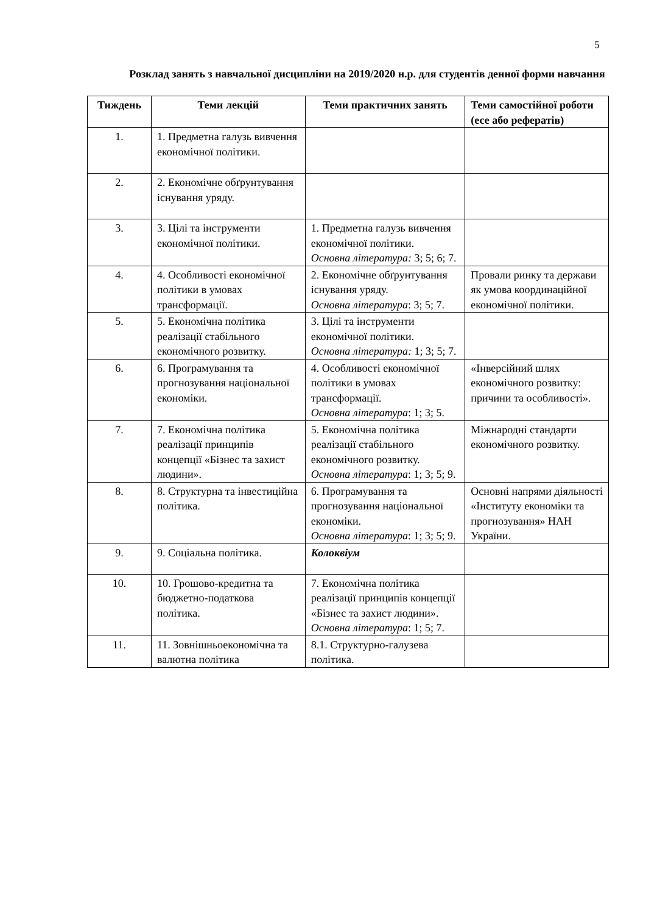5
Розклад занять з навчальної дисципліни на 2019/2020 н.р. для студентів денної форми навчання
| Тиждень | Теми лекцій | Теми практичних занять | Теми самостійної роботи (есе або рефератів) |
| --- | --- | --- | --- |
| 1. | 1. Предметна галузь вивчення економічної політики. | | |
| 2. | 2. Економічне обґрунтування існування уряду. | | |
| 3. | 3. Цілі та інструменти економічної політики. | 1. Предметна галузь вивчення економічної політики. Основна література: 3; 5; 6; 7. | |
| 4. | 4. Особливості економічної політики в умовах трансформації. | 2. Економічне обґрунтування існування уряду. Основна література : 3; 5; 7. | Провали ринку та держави як умова координаційної економічної політики. |
| 5. | 5. Економічна політика реалізації стабільного економічного розвитку. | 3. Цілі та інструменти економічної політики. Основна література: 1; 3; 5; 7. | |
| 6. | 6. Програмування та прогнозування національної економіки. | 4. Особливості економічної політики в умовах трансформації. Основна література : 1; 3; 5. | «Інверсійний шлях економічного розвитку: причини та особливості». |
| 7. | 7. Економічна політика реалізації принципів концепції «Бізнес та захист людини». | 5. Економічна політика реалізації стабільного економічного розвитку. Основна література : 1; 3; 5; 9. | Міжнародні стандарти економічного розвитку. |
| 8. | 8. Структурна та інвестиційна політика. | 6. Програмування та прогнозування національної економіки. Основна література : 1; 3; 5; 9. | Основні напрями діяльності «Інституту економіки та прогнозування» НАН України. |
| 9. | 9. Соціальна політика. | Колоквіум | |
| 10. | 10. Грошово-кредитна та бюджетно-податкова політика. | 7. Економічна політика реалізації принципів концепції «Бізнес та захист людини». Основна література : 1; 5; 7. | |
| 11. | 11. Зовнішньоекономічна та валютна політика | 8.1. Структурно-галузева політика. | |